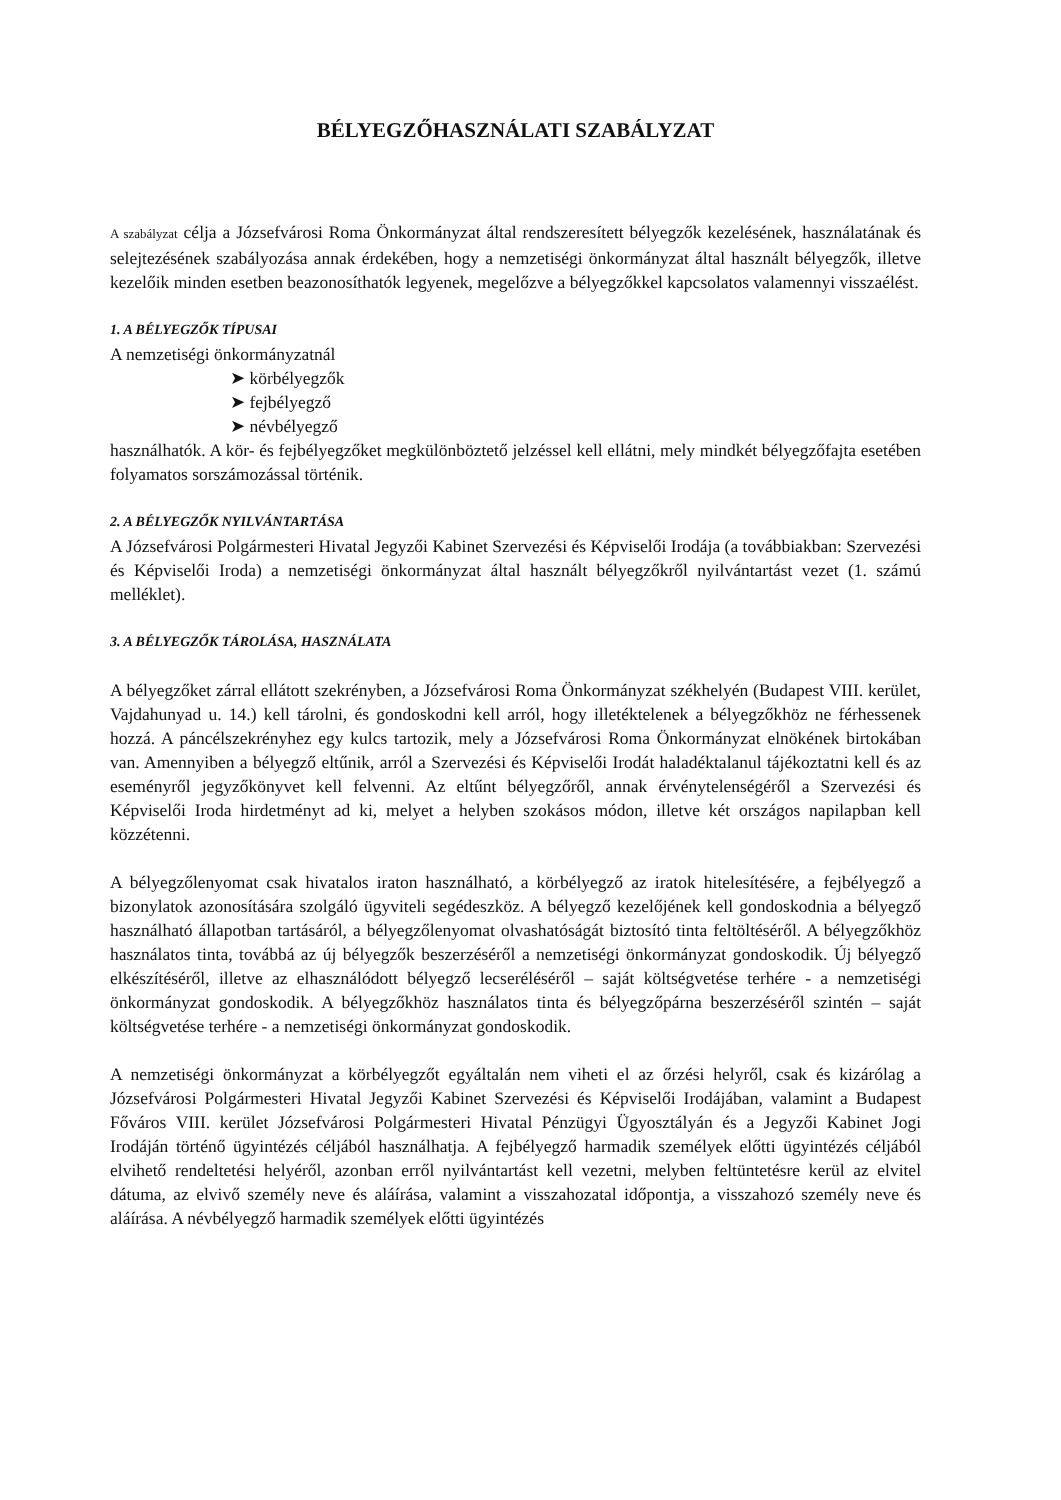BÉLYEGZŐHASZNÁLATI SZABÁLYZAT
A szabályzat célja a Józsefvárosi Roma Önkormányzat által rendszeresített bélyegzők kezelésének, használatának és selejtezésének szabályozása annak érdekében, hogy a nemzetiségi önkormányzat által használt bélyegzők, illetve kezelőik minden esetben beazonosíthatók legyenek, megelőzve a bélyegzőkkel kapcsolatos valamennyi visszaélést.
1. A BÉLYEGZŐK TÍPUSAI
A nemzetiségi önkormányzatnál
➤ körbélyegzők
➤ fejbélyegző
➤ névbélyegző
használhatók. A kör- és fejbélyegzőket megkülönböztető jelzéssel kell ellátni, mely mindkét bélyegzőfajta esetében folyamatos sorszámozással történik.
2. A BÉLYEGZŐK NYILVÁNTARTÁSA
A Józsefvárosi Polgármesteri Hivatal Jegyzői Kabinet Szervezési és Képviselői Irodája (a továbbiakban: Szervezési és Képviselői Iroda) a nemzetiségi önkormányzat által használt bélyegzőkről nyilvántartást vezet (1. számú melléklet).
3. A BÉLYEGZŐK TÁROLÁSA, HASZNÁLATA
A bélyegzőket zárral ellátott szekrényben, a Józsefvárosi Roma Önkormányzat székhelyén (Budapest VIII. kerület, Vajdahunyad u. 14.) kell tárolni, és gondoskodni kell arról, hogy illetéktelenek a bélyegzőkhöz ne férhessenek hozzá. A páncélszekrényhez egy kulcs tartozik, mely a Józsefvárosi Roma Önkormányzat elnökének birtokában van. Amennyiben a bélyegző eltűnik, arról a Szervezési és Képviselői Irodát haladéktalanul tájékoztatni kell és az eseményről jegyzőkönyvet kell felvenni. Az eltűnt bélyegzőről, annak érvénytelenségéről a Szervezési és Képviselői Iroda hirdetményt ad ki, melyet a helyben szokásos módon, illetve két országos napilapban kell közzétenni.
A bélyegzőlenyomat csak hivatalos iraton használható, a körbélyegző az iratok hitelesítésére, a fejbélyegző a bizonylatok azonosítására szolgáló ügyviteli segédeszköz. A bélyegző kezelőjének kell gondoskodnia a bélyegző használható állapotban tartásáról, a bélyegzőlenyomat olvashatóságát biztosító tinta feltöltéséről. A bélyegzőkhöz használatos tinta, továbbá az új bélyegzők beszerzéséről a nemzetiségi önkormányzat gondoskodik. Új bélyegző elkészítéséről, illetve az elhasználódott bélyegző lecseréléséről – saját költségvetése terhére - a nemzetiségi önkormányzat gondoskodik. A bélyegzőkhöz használatos tinta és bélyegzőpárna beszerzéséről szintén – saját költségvetése terhére - a nemzetiségi önkormányzat gondoskodik.
A nemzetiségi önkormányzat a körbélyegzőt egyáltalán nem viheti el az őrzési helyről, csak és kizárólag a Józsefvárosi Polgármesteri Hivatal Jegyzői Kabinet Szervezési és Képviselői Irodájában, valamint a Budapest Főváros VIII. kerület Józsefvárosi Polgármesteri Hivatal Pénzügyi Ügyosztályán és a Jegyzői Kabinet Jogi Irodáján történő ügyintézés céljából használhatja. A fejbélyegző harmadik személyek előtti ügyintézés céljából elvihető rendeltetési helyéről, azonban erről nyilvántartást kell vezetni, melyben feltüntetésre kerül az elvitel dátuma, az elvivő személy neve és aláírása, valamint a visszahozatal időpontja, a visszahozó személy neve és aláírása. A névbélyegző harmadik személyek előtti ügyintézés